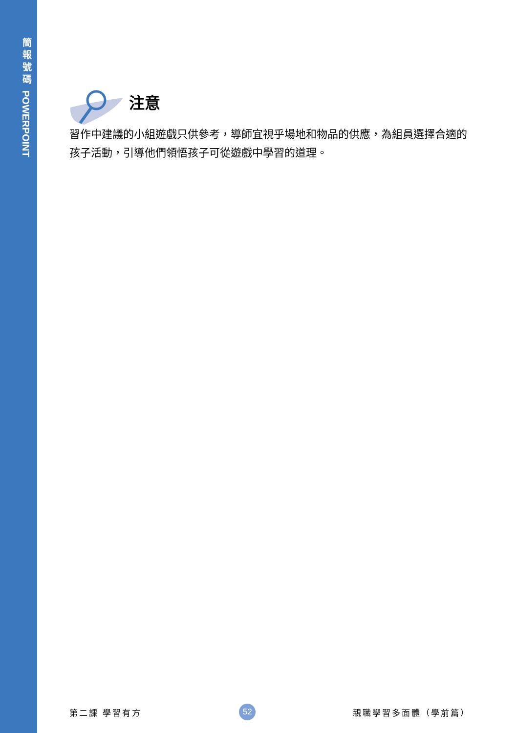簡
報
號
碼
POWERPOINT
注意
習作中建議的小組遊戲只供參考，導師宜視乎場地和物品的供應，為組員選擇合適的孩子活動，引導他們領悟孩子可從遊戲中學習的道理。
第二課 學習有方 52 親職學習多面體（學前篇）